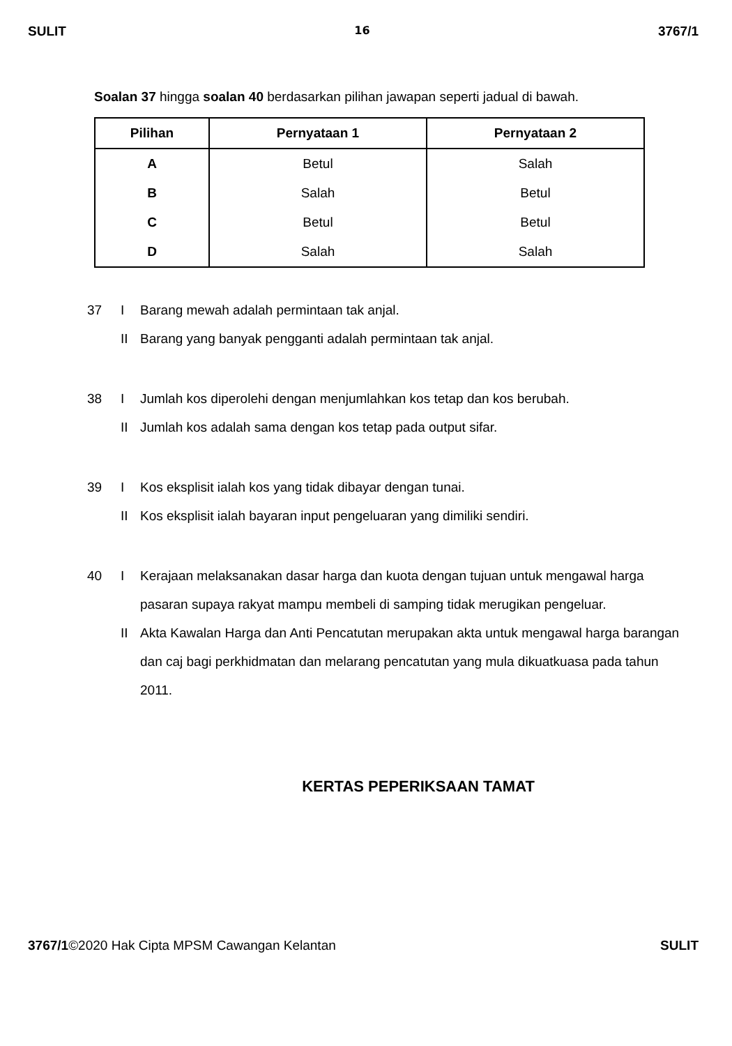SULIT 16 3767/1
Soalan 37 hingga soalan 40 berdasarkan pilihan jawapan seperti jadual di bawah.
| Pilihan | Pernyataan 1 | Pernyataan 2 |
| --- | --- | --- |
| A | Betul | Salah |
| B | Salah | Betul |
| C | Betul | Betul |
| D | Salah | Salah |
37 I Barang mewah adalah permintaan tak anjal.
II Barang yang banyak pengganti adalah permintaan tak anjal.
38 I Jumlah kos diperolehi dengan menjumlahkan kos tetap dan kos berubah.
II Jumlah kos adalah sama dengan kos tetap pada output sifar.
39 I Kos eksplisit ialah kos yang tidak dibayar dengan tunai.
II Kos eksplisit ialah bayaran input pengeluaran yang dimiliki sendiri.
40 I Kerajaan melaksanakan dasar harga dan kuota dengan tujuan untuk mengawal harga pasaran supaya rakyat mampu membeli di samping tidak merugikan pengeluar.
II Akta Kawalan Harga dan Anti Pencatutan merupakan akta untuk mengawal harga barangan dan caj bagi perkhidmatan dan melarang pencatutan yang mula dikuatkuasa pada tahun 2011.
KERTAS PEPERIKSAAN TAMAT
3767/1©2020 Hak Cipta MPSM Cawangan Kelantan SULIT